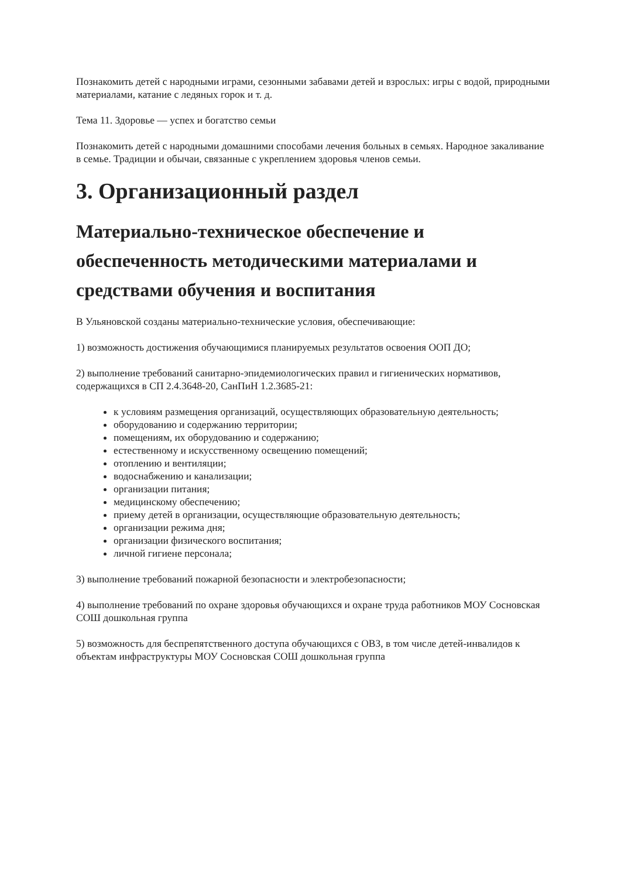Познакомить детей с народными играми, сезонными забавами детей и взрослых: игры с водой, природными материалами, катание с ледяных горок и т. д.
Тема 11. Здоровье — успех и богатство семьи
Познакомить детей с народными домашними способами лечения больных в семьях. Народное закаливание в семье. Традиции и обычаи, связанные с укреплением здоровья членов семьи.
3. Организационный раздел
Материально-техническое обеспечение и обеспеченность методическими материалами и средствами обучения и воспитания
В Ульяновской созданы материально-технические условия, обеспечивающие:
1) возможность достижения обучающимися планируемых результатов освоения ООП ДО;
2) выполнение требований санитарно-эпидемиологических правил и гигиенических нормативов, содержащихся в СП 2.4.3648-20, СанПиН 1.2.3685-21:
к условиям размещения организаций, осуществляющих образовательную деятельность;
оборудованию и содержанию территории;
помещениям, их оборудованию и содержанию;
естественному и искусственному освещению помещений;
отоплению и вентиляции;
водоснабжению и канализации;
организации питания;
медицинскому обеспечению;
приему детей в организации, осуществляющие образовательную деятельность;
организации режима дня;
организации физического воспитания;
личной гигиене персонала;
3) выполнение требований пожарной безопасности и электробезопасности;
4) выполнение требований по охране здоровья обучающихся и охране труда работников МОУ Сосновская СОШ дошкольная группа
5) возможность для беспрепятственного доступа обучающихся с ОВЗ, в том числе детей-инвалидов к объектам инфраструктуры МОУ Сосновская СОШ дошкольная группа